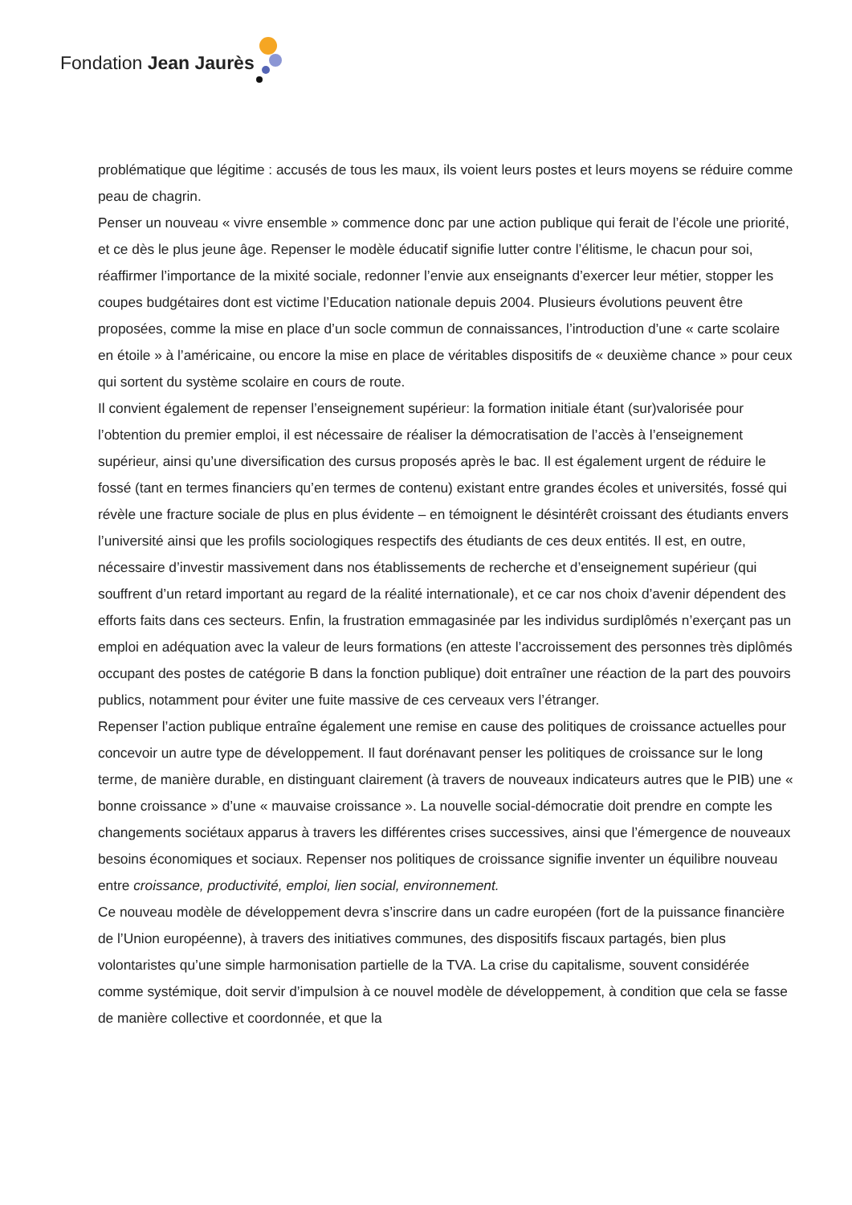Fondation Jean Jaurès
problématique que légitime : accusés de tous les maux, ils voient leurs postes et leurs moyens se réduire comme peau de chagrin.
Penser un nouveau « vivre ensemble » commence donc par une action publique qui ferait de l’école une priorité, et ce dès le plus jeune âge. Repenser le modèle éducatif signifie lutter contre l’élitisme, le chacun pour soi, réaffirmer l’importance de la mixité sociale, redonner l’envie aux enseignants d’exercer leur métier, stopper les coupes budgétaires dont est victime l’Education nationale depuis 2004. Plusieurs évolutions peuvent être proposées, comme la mise en place d’un socle commun de connaissances, l’introduction d’une « carte scolaire en étoile » à l’américaine, ou encore la mise en place de véritables dispositifs de « deuxième chance » pour ceux qui sortent du système scolaire en cours de route.
Il convient également de repenser l’enseignement supérieur: la formation initiale étant (sur)valorisée pour l’obtention du premier emploi, il est nécessaire de réaliser la démocratisation de l’accès à l’enseignement supérieur, ainsi qu’une diversification des cursus proposés après le bac. Il est également urgent de réduire le fossé (tant en termes financiers qu’en termes de contenu) existant entre grandes écoles et universités, fossé qui révèle une fracture sociale de plus en plus évidente – en témoignent le désintérêt croissant des étudiants envers l’université ainsi que les profils sociologiques respectifs des étudiants de ces deux entités. Il est, en outre, nécessaire d’investir massivement dans nos établissements de recherche et d’enseignement supérieur (qui souffrent d’un retard important au regard de la réalité internationale), et ce car nos choix d’avenir dépendent des efforts faits dans ces secteurs. Enfin, la frustration emmagasinée par les individus surdiplômés n’exerçant pas un emploi en adéquation avec la valeur de leurs formations (en atteste l’accroissement des personnes très diplômés occupant des postes de catégorie B dans la fonction publique) doit entraîner une réaction de la part des pouvoirs publics, notamment pour éviter une fuite massive de ces cerveaux vers l’étranger.
Repenser l’action publique entraîne également une remise en cause des politiques de croissance actuelles pour concevoir un autre type de développement. Il faut dorénavant penser les politiques de croissance sur le long terme, de manière durable, en distinguant clairement (à travers de nouveaux indicateurs autres que le PIB) une « bonne croissance » d’une « mauvaise croissance ». La nouvelle social-démocratie doit prendre en compte les changements sociétaux apparus à travers les différentes crises successives, ainsi que l’émergence de nouveaux besoins économiques et sociaux. Repenser nos politiques de croissance signifie inventer un équilibre nouveau entre croissance, productivité, emploi, lien social, environnement.
Ce nouveau modèle de développement devra s’inscrire dans un cadre européen (fort de la puissance financière de l’Union européenne), à travers des initiatives communes, des dispositifs fiscaux partagés, bien plus volontaristes qu’une simple harmonisation partielle de la TVA. La crise du capitalisme, souvent considérée comme systémique, doit servir d’impulsion à ce nouvel modèle de développement, à condition que cela se fasse de manière collective et coordonnée, et que la